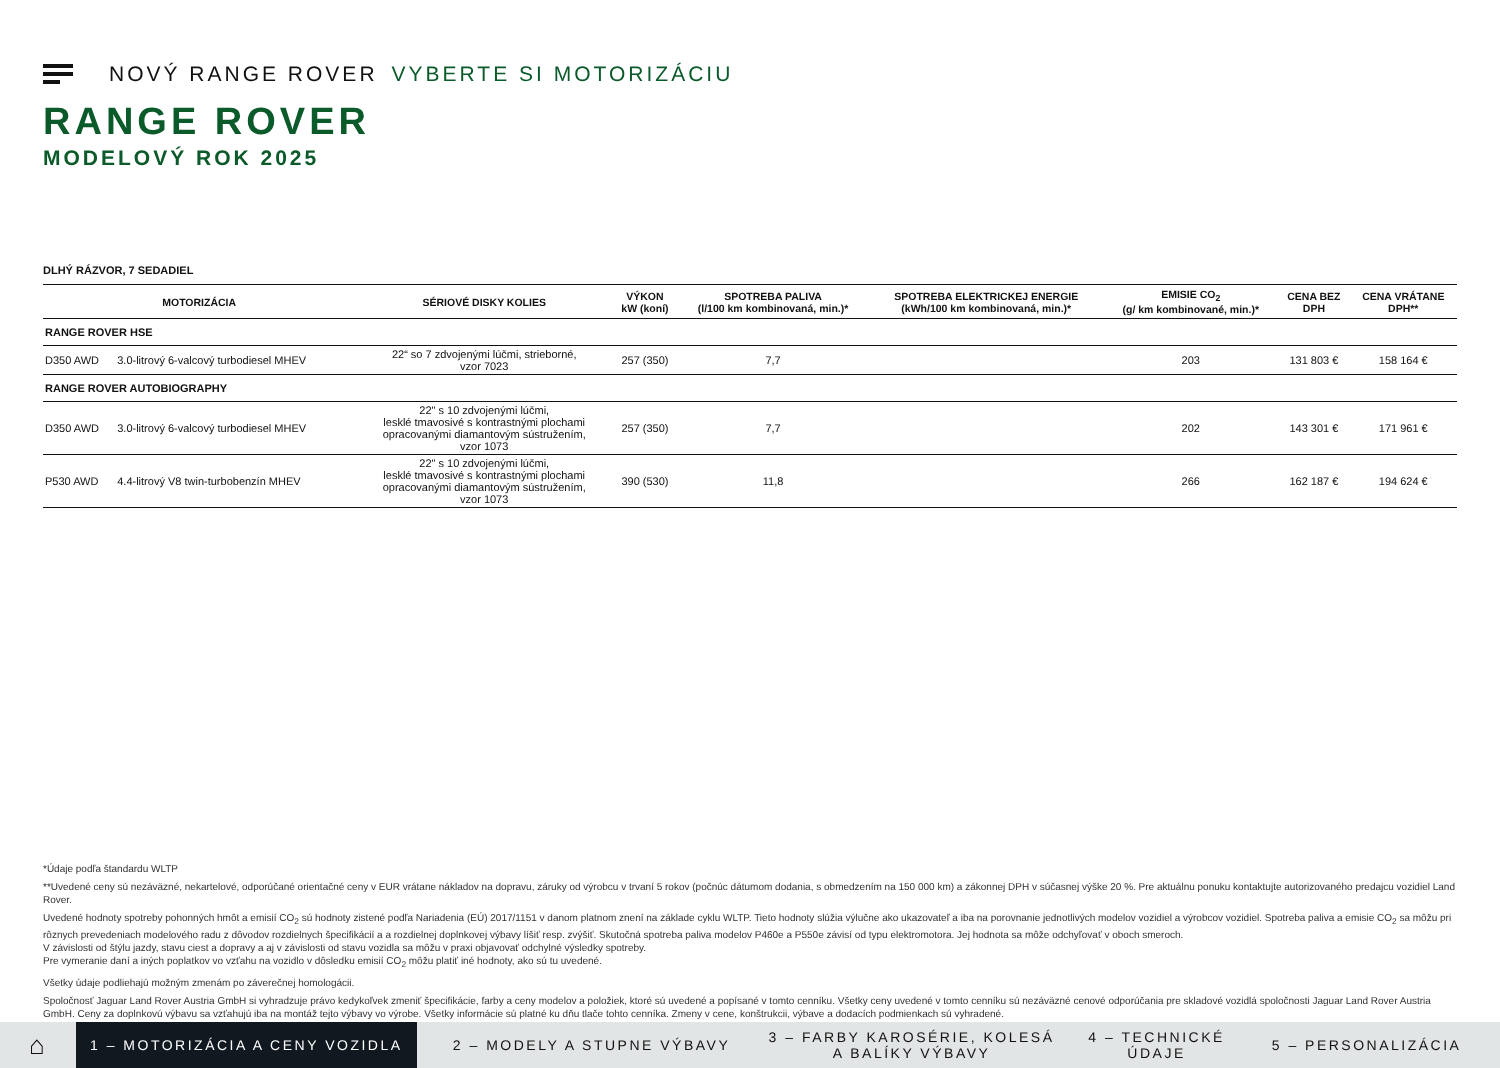NOVÝ RANGE ROVER VYBERTE SI MOTORIZÁCIU
RANGE ROVER
MODELOVÝ ROK 2025
DLHÝ RÁZVOR, 7 SEDADIEL
| MOTORIZÁCIA | | SÉRIOVÉ DISKY KOLIES | VÝKON kW (koní) | SPOTREBA PALIVA (l/100 km kombinovaná, min.)* | SPOTREBA ELEKTRICKEJ ENERGIE (kWh/100 km kombinovaná, min.)* | EMISIE CO<sub>2</sub> (g/ km kombinované, min.)* | CENA BEZ DPH | CENA VRÁTANE DPH** |
| --- | --- | --- | --- | --- | --- | --- | --- | --- |
| RANGE ROVER HSE | | | | | | | | |
| D350 AWD | 3.0-litrový 6-valcový turbodiesel MHEV | 22“ so 7 zdvojenými lúčmi, strieborné, vzor 7023 | 257 (350) | 7,7 | | 203 | 131 803 € | 158 164 € |
| RANGE ROVER AUTOBIOGRAPHY | | | | | | | | |
| D350 AWD | 3.0-litrový 6-valcový turbodiesel MHEV | 22" s 10 zdvojenými lúčmi, lesklé tmavosivé s kontrastnými plochami opracovanými diamantovým sústružením, vzor 1073 | 257 (350) | 7,7 | | 202 | 143 301 € | 171 961 € |
| P530 AWD | 4.4-litrový V8 twin-turbobenzín MHEV | 22" s 10 zdvojenými lúčmi, lesklé tmavosivé s kontrastnými plochami opracovanými diamantovým sústružením, vzor 1073 | 390 (530) | 11,8 | | 266 | 162 187 € | 194 624 € |
*Údaje podľa štandardu WLTP
**Uvedené ceny sú nezáväzné, nekartelové, odporúčané orientačné ceny v EUR vrátane nákladov na dopravu, záruky od výrobcu v trvaní 5 rokov (počnúc dátumom dodania, s obmedzením na 150 000 km) a zákonnej DPH v súčasnej výške 20 %. Pre aktuálnu ponuku kontaktujte autorizovaného predajcu vozidiel Land Rover.
Uvedené hodnoty spotreby pohonných hmôt a emisií CO<sub>2</sub> sú hodnoty zistené podľa Nariadenia (EÚ) 2017/1151 v danom platnom znení na základe cyklu WLTP. Tieto hodnoty slúžia výlučne ako ukazovateľ a iba na porovnanie jednotlivých modelov vozidiel a výrobcov vozidiel. Spotreba paliva a emisie CO<sub>2</sub> sa môžu pri rôznych prevedeniach modelového radu z dôvodov rozdielnych špecifikácií a a rozdielnej doplnkovej výbavy líšiť resp. zvýšiť. Skutočná spotreba paliva modelov P460e a P550e závisí od typu elektromotora. Jej hodnota sa môže odchyľovať v oboch smeroch.
V závislosti od štýlu jazdy, stavu ciest a dopravy a aj v závislosti od stavu vozidla sa môžu v praxi objavovať odchylné výsledky spotreby.
Pre vymeranie daní a iných poplatkov vo vzťahu na vozidlo v dôsledku emisií CO<sub>2</sub> môžu platiť iné hodnoty, ako sú tu uvedené.
Všetky údaje podliehajú možným zmenám po záverečnej homologácii.
Spoločnosť Jaguar Land Rover Austria GmbH si vyhradzuje právo kedykoľvek zmeniť špecifikácie, farby a ceny modelov a položiek, ktoré sú uvedené a popísané v tomto cenníku. Všetky ceny uvedené v tomto cenníku sú nezáväzné cenové odporúčania pre skladové vozidlá spoločnosti Jaguar Land Rover Austria GmbH. Ceny za doplnkovú výbavu sa vzťahujú iba na montáž tejto výbavy vo výrobe. Všetky informácie sú platné ku dňu tlače tohto cenníka. Zmeny v cene, konštrukcii, výbave a dodacích podmienkach sú vyhradené.
⌂
1 – MOTORIZÁCIA A CENY VOZIDLA
2 – MODELY A STUPNE VÝBAVY
3 – FARBY KAROSÉRIE, KOLESÁ A BALÍKY VÝBAVY
4 – TECHNICKÉ ÚDAJE
5 – PERSONALIZÁCIA